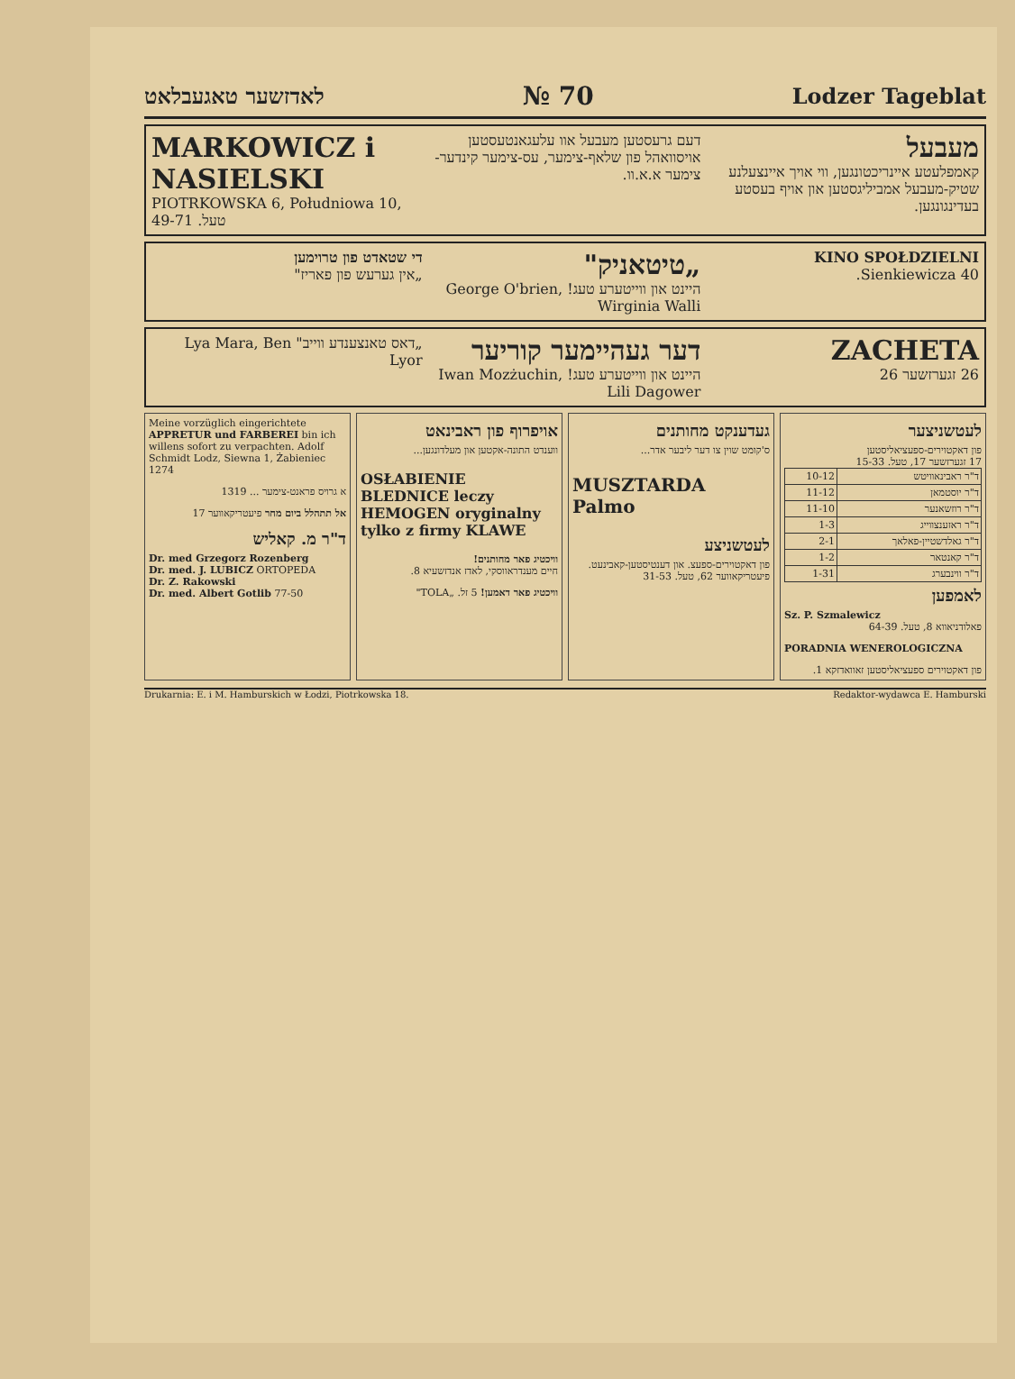לאדזשער טאגעבלאט № 70 Lodzer Tageblat
מעבעל
קאמפלעטע איינריכטונגען, ווי אויך איינצעלנע שטיק-מעבעל אמביליגסטען און אויף בעסטע בעדינגונגען.
דעם גרעסטען מעבעל אוו עלעגאנטעסטען אויסוואהל פון שלאף-צימער, עס-צימער קינדער-צימער א.א.וו.
MARKOWICZ i NASIELSKI
PIOTRKOWSKA 6, Południowa 10, טעל. 49-71
KINO SPOŁDZIELNI
Sienkiewicza 40.
„טיטאניק"
היינט און ווייטערע טעג! George O'brien, Wirginia Walli
די שטאדט פון טרוימען
„אין גערעש פון פאריז"
ZACHETA
26 זגערזשער 26
דער געהיימער קוריער
היינט און ווייטערע טעג! Iwan Mozżuchin, Lili Dagower
„דאס טאנצענדע ווייב" Lya Mara, Ben Lyor
לעטשניצער
פון דאקטוירים-ספעציאליסטען
17 זגערזשער 17, טעל. 15-33
| ד"ר ראבינאוויטש | 10-12 |
| ד"ר יוסטמאן | 11-12 |
| ד"ר רוזשאנער | 11-10 |
| ד"ר ראזענצווייג | 1-3 |
| ד"ר גאלדשטיין-פאלאך | 2-1 |
| ד"ר קאנטאר | 1-2 |
| ד"ר ווינבערג | 1-31 |
לאמפען
Sz. P. Szmalewicz
פאלודניאווא 8, טעל. 64-39
PORADNIA WENEROLOGICZNA
פון דאקטוירים ספעציאליסטען זאוואדזקא 1.
געדענקט מחותנים
ס'קומט שוין צו דער ליבער אדר...
MUSZTARDA Palmo
לעטשניצע
פון דאקטוירים-ספעצ. און דענטיסטען-קאבינעט. פיעטריקאווער 62, טעל. 31-53
אויפרוף פון ראבינאט
ווענדט התונה-אקטען און מעלדונגען...
OSŁABIENIE BLEDNICE leczy HEMOGEN oryginalny tylko z firmy KLAWE
וויכטיג פאר מחותנים!
חיים מענדראווסקי, לאדז אנדזשעיא 8.
וויכטיג פאר דאמען! 5 זל. „TOLA"
Meine vorzüglich eingerichtete APPRETUR und FARBEREI bin ich willens sofort zu verpachten. Adolf Schmidt Lodz, Siewna 1, Żabieniec 1274
א גרויס פראנט-צימער ... 1319
אל תתהלל ביום מחר פיעטריקאווער 17
ד"ר מ. קאליש
Dr. med Grzegorz Rozenberg
Dr. med. J. LUBICZ ORTOPEDA
Dr. Z. Rakowski
Dr. med. Albert Gotlib 77-50
Drukarnia: E. i M. Hamburskich w Łodzi, Piotrkowska 18. Redaktor-wydawca E. Hamburski